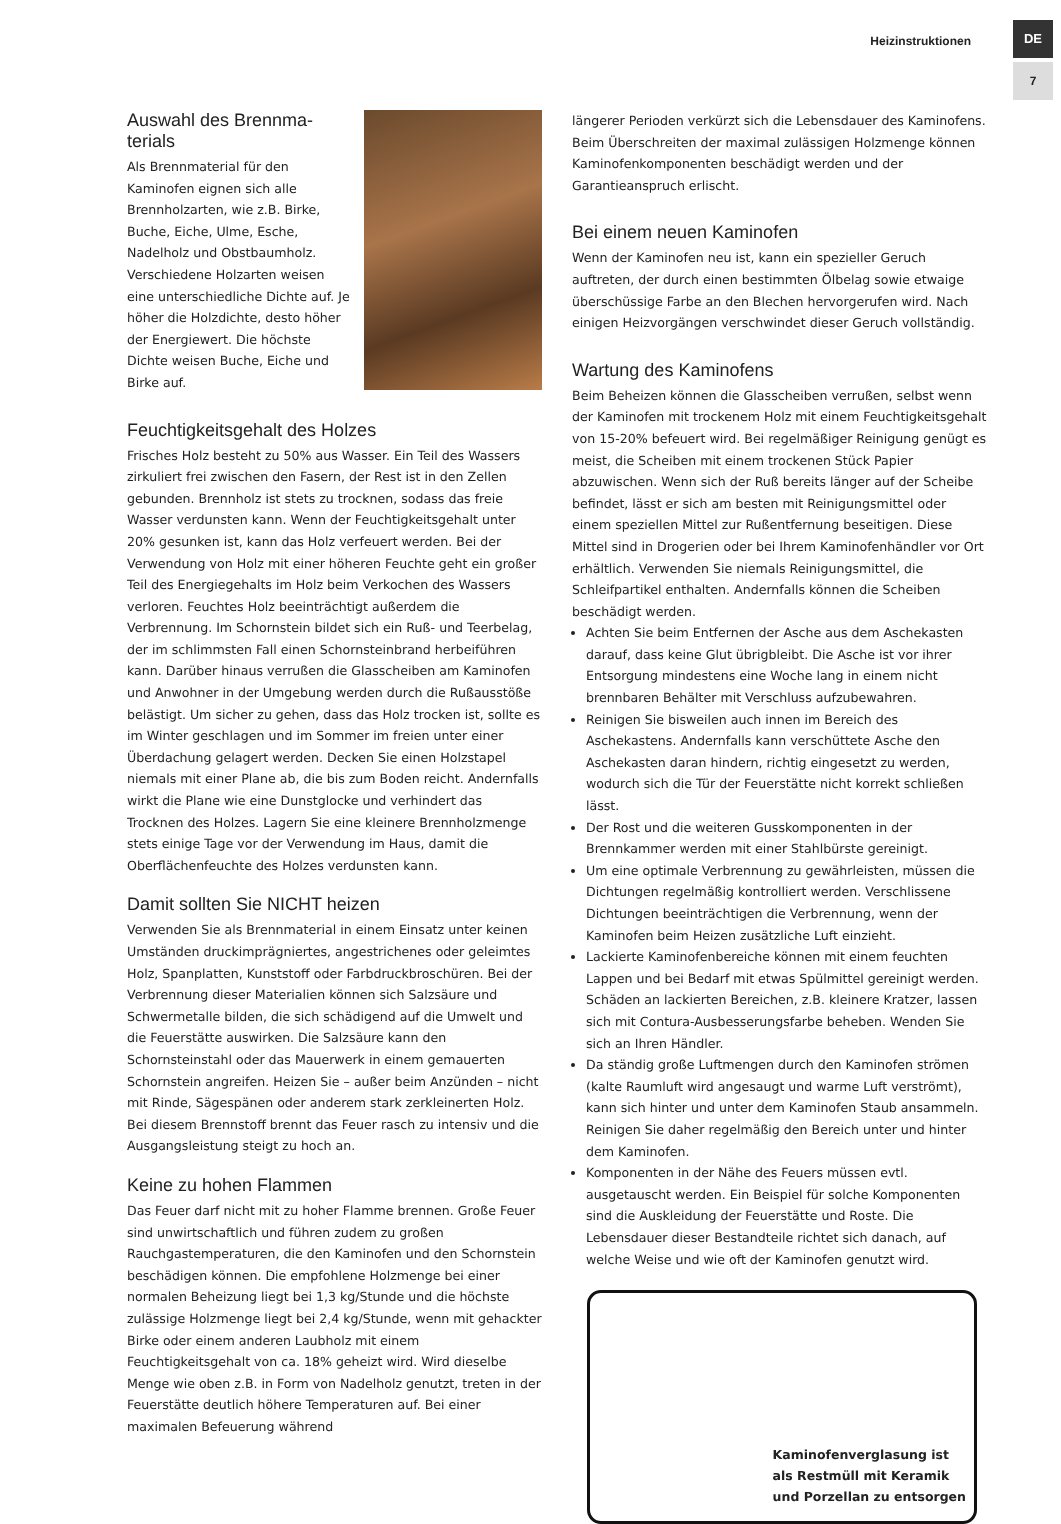Heizinstruktionen
DE
7
Auswahl des Brennma-terials
Als Brennmaterial für den Kaminofen eignen sich alle Brennholzarten, wie z.B. Birke, Buche, Eiche, Ulme, Esche, Nadelholz und Obstbaumholz. Verschiedene Holzarten weisen eine unterschiedliche Dichte auf. Je höher die Holzdichte, desto höher der Energiewert. Die höchste Dichte weisen Buche, Eiche und Birke auf.
Feuchtigkeitsgehalt des Holzes
Frisches Holz besteht zu 50% aus Wasser. Ein Teil des Wassers zirkuliert frei zwischen den Fasern, der Rest ist in den Zellen gebunden. Brennholz ist stets zu trocknen, sodass das freie Wasser verdunsten kann. Wenn der Feuchtigkeitsgehalt unter 20% gesunken ist, kann das Holz verfeuert werden. Bei der Verwendung von Holz mit einer höheren Feuchte geht ein großer Teil des Energiegehalts im Holz beim Verkochen des Wassers verloren. Feuchtes Holz beeinträchtigt außerdem die Verbrennung. Im Schornstein bildet sich ein Ruß- und Teerbelag, der im schlimmsten Fall einen Schornsteinbrand herbeiführen kann. Darüber hinaus verrußen die Glasscheiben am Kaminofen und Anwohner in der Umgebung werden durch die Rußausstöße belästigt. Um sicher zu gehen, dass das Holz trocken ist, sollte es im Winter geschlagen und im Sommer im freien unter einer Überdachung gelagert werden. Decken Sie einen Holzstapel niemals mit einer Plane ab, die bis zum Boden reicht. Andernfalls wirkt die Plane wie eine Dunstglocke und verhindert das Trocknen des Holzes. Lagern Sie eine kleinere Brennholzmenge stets einige Tage vor der Verwendung im Haus, damit die Oberflächenfeuchte des Holzes verdunsten kann.
Damit sollten Sie NICHT heizen
Verwenden Sie als Brennmaterial in einem Einsatz unter keinen Umständen druckimprägniertes, angestrichenes oder geleimtes Holz, Spanplatten, Kunststoff oder Farbdruckbroschüren. Bei der Verbrennung dieser Materialien können sich Salzsäure und Schwermetalle bilden, die sich schädigend auf die Umwelt und die Feuerstätte auswirken. Die Salzsäure kann den Schornsteinstahl oder das Mauerwerk in einem gemauerten Schornstein angreifen. Heizen Sie – außer beim Anzünden – nicht mit Rinde, Sägespänen oder anderem stark zerkleinerten Holz. Bei diesem Brennstoff brennt das Feuer rasch zu intensiv und die Ausgangsleistung steigt zu hoch an.
Keine zu hohen Flammen
Das Feuer darf nicht mit zu hoher Flamme brennen. Große Feuer sind unwirtschaftlich und führen zudem zu großen Rauchgastemperaturen, die den Kaminofen und den Schornstein beschädigen können. Die empfohlene Holzmenge bei einer normalen Beheizung liegt bei 1,3 kg/Stunde und die höchste zulässige Holzmenge liegt bei 2,4 kg/Stunde, wenn mit gehackter Birke oder einem anderen Laubholz mit einem Feuchtigkeitsgehalt von ca. 18% geheizt wird. Wird dieselbe Menge wie oben z.B. in Form von Nadelholz genutzt, treten in der Feuerstätte deutlich höhere Temperaturen auf. Bei einer maximalen Befeuerung während
längerer Perioden verkürzt sich die Lebensdauer des Kaminofens. Beim Überschreiten der maximal zulässigen Holzmenge können Kaminofenkomponenten beschädigt werden und der Garantieanspruch erlischt.
Bei einem neuen Kaminofen
Wenn der Kaminofen neu ist, kann ein spezieller Geruch auftreten, der durch einen bestimmten Ölbelag sowie etwaige überschüssige Farbe an den Blechen hervorgerufen wird. Nach einigen Heizvorgängen verschwindet dieser Geruch vollständig.
Wartung des Kaminofens
Beim Beheizen können die Glasscheiben verrußen, selbst wenn der Kaminofen mit trockenem Holz mit einem Feuchtigkeitsgehalt von 15-20% befeuert wird. Bei regelmäßiger Reinigung genügt es meist, die Scheiben mit einem trockenen Stück Papier abzuwischen. Wenn sich der Ruß bereits länger auf der Scheibe befindet, lässt er sich am besten mit Reinigungsmittel oder einem speziellen Mittel zur Rußentfernung beseitigen. Diese Mittel sind in Drogerien oder bei Ihrem Kaminofenhändler vor Ort erhältlich. Verwenden Sie niemals Reinigungsmittel, die Schleifpartikel enthalten. Andernfalls können die Scheiben beschädigt werden.
Achten Sie beim Entfernen der Asche aus dem Aschekasten darauf, dass keine Glut übrigbleibt. Die Asche ist vor ihrer Entsorgung mindestens eine Woche lang in einem nicht brennbaren Behälter mit Verschluss aufzubewahren.
Reinigen Sie bisweilen auch innen im Bereich des Aschekastens. Andernfalls kann verschüttete Asche den Aschekasten daran hindern, richtig eingesetzt zu werden, wodurch sich die Tür der Feuerstätte nicht korrekt schließen lässt.
Der Rost und die weiteren Gusskomponenten in der Brennkammer werden mit einer Stahlbürste gereinigt.
Um eine optimale Verbrennung zu gewährleisten, müssen die Dichtungen regelmäßig kontrolliert werden. Verschlissene Dichtungen beeinträchtigen die Verbrennung, wenn der Kaminofen beim Heizen zusätzliche Luft einzieht.
Lackierte Kaminofenbereiche können mit einem feuchten Lappen und bei Bedarf mit etwas Spülmittel gereinigt werden. Schäden an lackierten Bereichen, z.B. kleinere Kratzer, lassen sich mit Contura-Ausbesserungsfarbe beheben. Wenden Sie sich an Ihren Händler.
Da ständig große Luftmengen durch den Kaminofen strömen (kalte Raumluft wird angesaugt und warme Luft verströmt), kann sich hinter und unter dem Kaminofen Staub ansammeln. Reinigen Sie daher regelmäßig den Bereich unter und hinter dem Kaminofen.
Komponenten in der Nähe des Feuers müssen evtl. ausgetauscht werden. Ein Beispiel für solche Komponenten sind die Auskleidung der Feuerstätte und Roste. Die Lebensdauer dieser Bestandteile richtet sich danach, auf welche Weise und wie oft der Kaminofen genutzt wird.
Kaminofenverglasung ist
als Restmüll mit Keramik
und Porzellan zu entsorgen